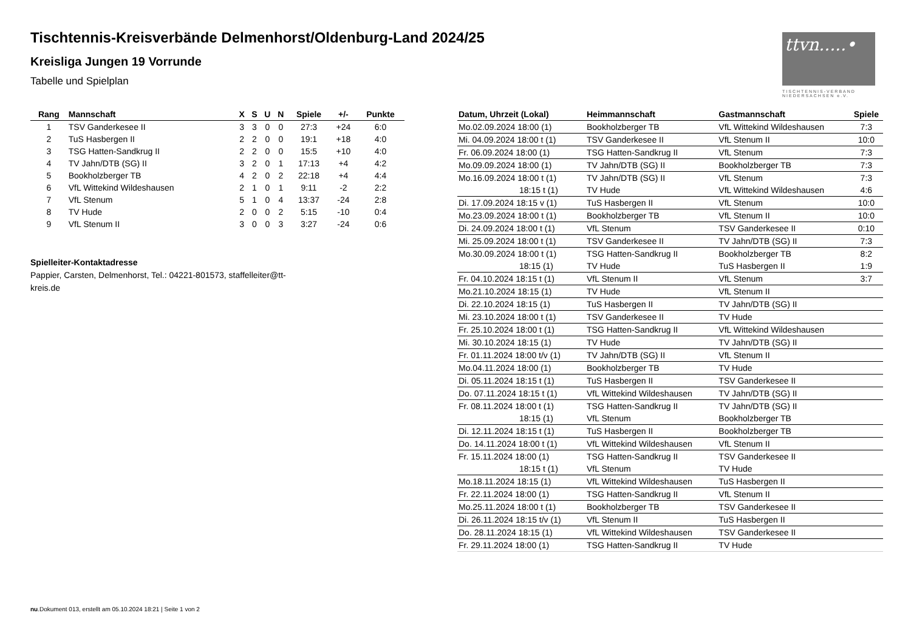Tischtennis-Kreisverbände Delmenhorst/Oldenburg-Land 2024/25
Kreisliga Jungen 19 Vorrunde
Tabelle und Spielplan
ttvn.....•
TISCHTENNIS-VERBAND NIEDERSACHSEN e.V.
| Rang | Mannschaft | X | S | U | N | Spiele | +/- | Punkte |
| --- | --- | --- | --- | --- | --- | --- | --- | --- |
| 1 | TSV Ganderkesee II | 3 | 3 | 0 | 0 | 27:3 | +24 | 6:0 |
| 2 | TuS Hasbergen II | 2 | 2 | 0 | 0 | 19:1 | +18 | 4:0 |
| 3 | TSG Hatten-Sandkrug II | 2 | 2 | 0 | 0 | 15:5 | +10 | 4:0 |
| 4 | TV Jahn/DTB (SG) II | 3 | 2 | 0 | 1 | 17:13 | +4 | 4:2 |
| 5 | Bookholzberger TB | 4 | 2 | 0 | 2 | 22:18 | +4 | 4:4 |
| 6 | VfL Wittekind Wildeshausen | 2 | 1 | 0 | 1 | 9:11 | -2 | 2:2 |
| 7 | VfL Stenum | 5 | 1 | 0 | 4 | 13:37 | -24 | 2:8 |
| 8 | TV Hude | 2 | 0 | 0 | 2 | 5:15 | -10 | 0:4 |
| 9 | VfL Stenum II | 3 | 0 | 0 | 3 | 3:27 | -24 | 0:6 |
Spielleiter-Kontaktadresse
Pappier, Carsten, Delmenhorst, Tel.: 04221-801573, staffelleiter@tt-kreis.de
| Datum, Uhrzeit (Lokal) | Heimmannschaft | Gastmannschaft | Spiele |
| --- | --- | --- | --- |
| Mo.02.09.2024 18:00 (1) | Bookholzberger TB | VfL Wittekind Wildeshausen | 7:3 |
| Mi. 04.09.2024 18:00 t (1) | TSV Ganderkesee II | VfL Stenum II | 10:0 |
| Fr. 06.09.2024 18:00 (1) | TSG Hatten-Sandkrug II | VfL Stenum | 7:3 |
| Mo.09.09.2024 18:00 (1) | TV Jahn/DTB (SG) II | Bookholzberger TB | 7:3 |
| Mo.16.09.2024 18:00 t (1) | TV Jahn/DTB (SG) II | VfL Stenum | 7:3 |
| 18:15 t (1) | TV Hude | VfL Wittekind Wildeshausen | 4:6 |
| Di. 17.09.2024 18:15 v (1) | TuS Hasbergen II | VfL Stenum | 10:0 |
| Mo.23.09.2024 18:00 t (1) | Bookholzberger TB | VfL Stenum II | 10:0 |
| Di. 24.09.2024 18:00 t (1) | VfL Stenum | TSV Ganderkesee II | 0:10 |
| Mi. 25.09.2024 18:00 t (1) | TSV Ganderkesee II | TV Jahn/DTB (SG) II | 7:3 |
| Mo.30.09.2024 18:00 t (1) | TSG Hatten-Sandkrug II | Bookholzberger TB | 8:2 |
| 18:15 (1) | TV Hude | TuS Hasbergen II | 1:9 |
| Fr. 04.10.2024 18:15 t (1) | VfL Stenum II | VfL Stenum | 3:7 |
| Mo.21.10.2024 18:15 (1) | TV Hude | VfL Stenum II | |
| Di. 22.10.2024 18:15 (1) | TuS Hasbergen II | TV Jahn/DTB (SG) II | |
| Mi. 23.10.2024 18:00 t (1) | TSV Ganderkesee II | TV Hude | |
| Fr. 25.10.2024 18:00 t (1) | TSG Hatten-Sandkrug II | VfL Wittekind Wildeshausen | |
| Mi. 30.10.2024 18:15 (1) | TV Hude | TV Jahn/DTB (SG) II | |
| Fr. 01.11.2024 18:00 t/v (1) | TV Jahn/DTB (SG) II | VfL Stenum II | |
| Mo.04.11.2024 18:00 (1) | Bookholzberger TB | TV Hude | |
| Di. 05.11.2024 18:15 t (1) | TuS Hasbergen II | TSV Ganderkesee II | |
| Do. 07.11.2024 18:15 t (1) | VfL Wittekind Wildeshausen | TV Jahn/DTB (SG) II | |
| Fr. 08.11.2024 18:00 t (1) | TSG Hatten-Sandkrug II | TV Jahn/DTB (SG) II | |
| 18:15 (1) | VfL Stenum | Bookholzberger TB | |
| Di. 12.11.2024 18:15 t (1) | TuS Hasbergen II | Bookholzberger TB | |
| Do. 14.11.2024 18:00 t (1) | VfL Wittekind Wildeshausen | VfL Stenum II | |
| Fr. 15.11.2024 18:00 (1) | TSG Hatten-Sandkrug II | TSV Ganderkesee II | |
| 18:15 t (1) | VfL Stenum | TV Hude | |
| Mo.18.11.2024 18:15 (1) | VfL Wittekind Wildeshausen | TuS Hasbergen II | |
| Fr. 22.11.2024 18:00 (1) | TSG Hatten-Sandkrug II | VfL Stenum II | |
| Mo.25.11.2024 18:00 t (1) | Bookholzberger TB | TSV Ganderkesee II | |
| Di. 26.11.2024 18:15 t/v (1) | VfL Stenum II | TuS Hasbergen II | |
| Do. 28.11.2024 18:15 (1) | VfL Wittekind Wildeshausen | TSV Ganderkesee II | |
| Fr. 29.11.2024 18:00 (1) | TSG Hatten-Sandkrug II | TV Hude | |
nu.Dokument 013, erstellt am 05.10.2024 18:21 | Seite 1 von 2